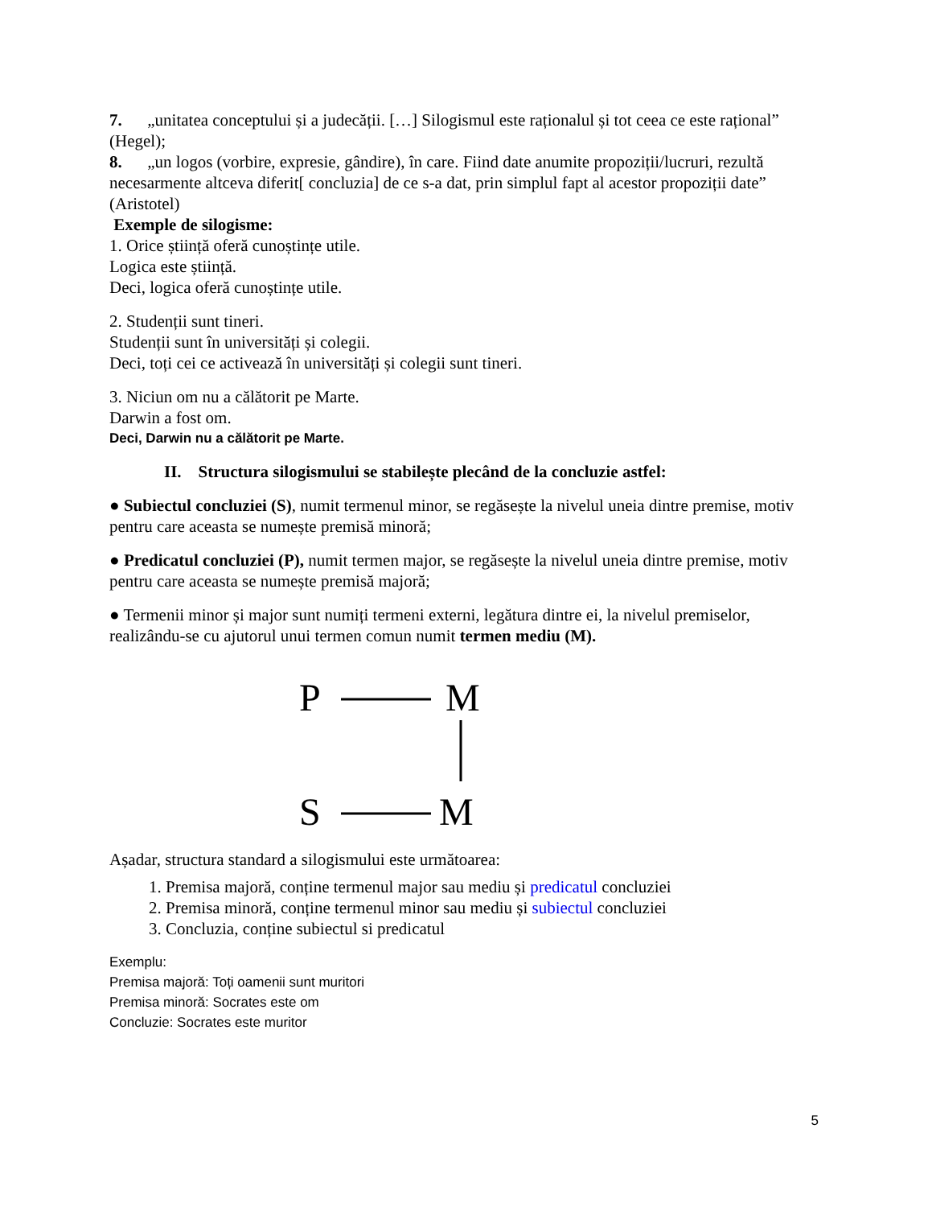7. „unitatea conceptului și a judecății. […] Silogismul este raționalul și tot ceea ce este rațional” (Hegel);
8. „un logos (vorbire, expresie, gândire), în care. Fiind date anumite propoziții/lucruri, rezultă necesarmente altceva diferit[ concluzia] de ce s-a dat, prin simplul fapt al acestor propoziții date” (Aristotel)
Exemple de silogisme:
1. Orice știință oferă cunoștințe utile.
Logica este știință.
Deci, logica oferă cunoștințe utile.
2. Studenții sunt tineri.
Studenții sunt în universități și colegii.
Deci, toți cei ce activează în universități și colegii sunt tineri.
3. Niciun om nu a călătorit pe Marte.
Darwin a fost om.
Deci, Darwin nu a călătorit pe Marte.
II. Structura silogismului se stabilește plecând de la concluzie astfel:
● Subiectul concluziei (S), numit termenul minor, se regăsește la nivelul uneia dintre premise, motiv pentru care aceasta se numește premisă minoră;
● Predicatul concluziei (P), numit termen major, se regăsește la nivelul uneia dintre premise, motiv pentru care aceasta se numește premisă majoră;
● Termenii minor și major sunt numiți termeni externi, legătura dintre ei, la nivelul premiselor, realizându-se cu ajutorul unui termen comun numit termen mediu (M).
P
M
S
M
Așadar, structura standard a silogismului este următoarea:
1. Premisa majoră, conține termenul major sau mediu și predicatul concluziei
2. Premisa minoră, conține termenul minor sau mediu și subiectul concluziei
3. Concluzia, conține subiectul si predicatul
Exemplu:
Premisa majoră: Toți oamenii sunt muritori
Premisa minoră: Socrates este om
Concluzie: Socrates este muritor
5